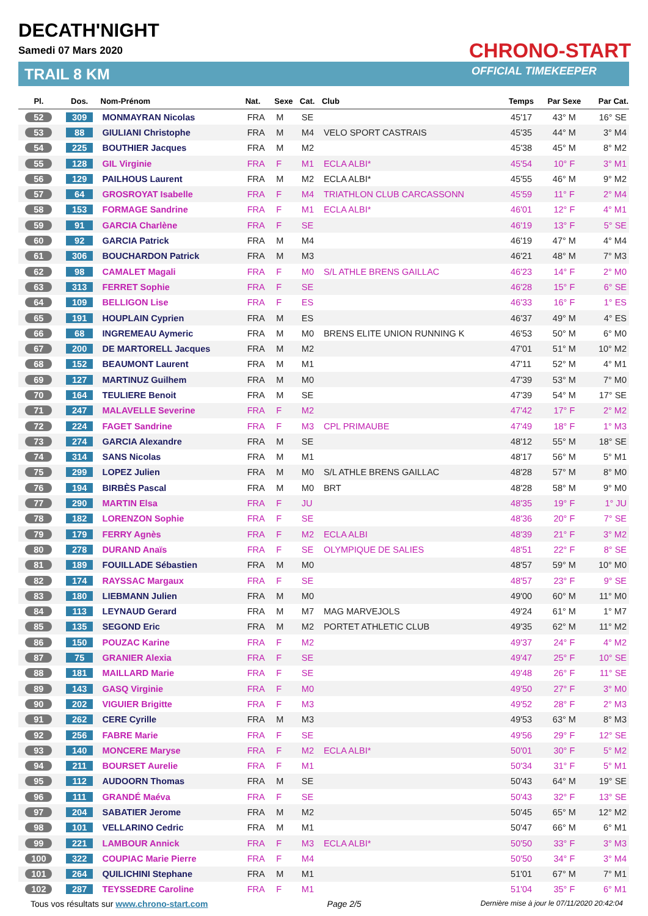DECATH'NIGHT
Samedi 07 Mars 2020
TRAIL 8 KM
CHRONO-START
OFFICIAL TIMEKEEPER
| Pl. | Dos. | Nom-Prénom | Nat. | Sexe | Cat. | Club | Temps | Par Sexe | Par Cat. |
| --- | --- | --- | --- | --- | --- | --- | --- | --- | --- |
| 52 | 309 | MONMAYRAN Nicolas | FRA | M | SE | | 45'17 | 43° M | 16° SE |
| 53 | 88 | GIULIANI Christophe | FRA | M | M4 | VELO SPORT CASTRAIS | 45'35 | 44° M | 3° M4 |
| 54 | 225 | BOUTHIER Jacques | FRA | M | M2 | | 45'38 | 45° M | 8° M2 |
| 55 | 128 | GIL Virginie | FRA | F | M1 | ECLA ALBI* | 45'54 | 10° F | 3° M1 |
| 56 | 129 | PAILHOUS Laurent | FRA | M | M2 | ECLA ALBI* | 45'55 | 46° M | 9° M2 |
| 57 | 64 | GROSROYAT Isabelle | FRA | F | M4 | TRIATHLON CLUB CARCASSONN | 45'59 | 11° F | 2° M4 |
| 58 | 153 | FORMAGE Sandrine | FRA | F | M1 | ECLA ALBI* | 46'01 | 12° F | 4° M1 |
| 59 | 91 | GARCIA Charlène | FRA | F | SE | | 46'19 | 13° F | 5° SE |
| 60 | 92 | GARCIA Patrick | FRA | M | M4 | | 46'19 | 47° M | 4° M4 |
| 61 | 306 | BOUCHARDON Patrick | FRA | M | M3 | | 46'21 | 48° M | 7° M3 |
| 62 | 98 | CAMALET Magali | FRA | F | M0 | S/L ATHLE BRENS GAILLAC | 46'23 | 14° F | 2° M0 |
| 63 | 313 | FERRET Sophie | FRA | F | SE | | 46'28 | 15° F | 6° SE |
| 64 | 109 | BELLIGON Lise | FRA | F | ES | | 46'33 | 16° F | 1° ES |
| 65 | 191 | HOUPLAIN Cyprien | FRA | M | ES | | 46'37 | 49° M | 4° ES |
| 66 | 68 | INGREMEAU Aymeric | FRA | M | M0 | BRENS ELITE UNION RUNNING K | 46'53 | 50° M | 6° M0 |
| 67 | 200 | DE MARTORELL Jacques | FRA | M | M2 | | 47'01 | 51° M | 10° M2 |
| 68 | 152 | BEAUMONT Laurent | FRA | M | M1 | | 47'11 | 52° M | 4° M1 |
| 69 | 127 | MARTINUZ Guilhem | FRA | M | M0 | | 47'39 | 53° M | 7° M0 |
| 70 | 164 | TEULIERE Benoit | FRA | M | SE | | 47'39 | 54° M | 17° SE |
| 71 | 247 | MALAVELLE Severine | FRA | F | M2 | | 47'42 | 17° F | 2° M2 |
| 72 | 224 | FAGET Sandrine | FRA | F | M3 | CPL PRIMAUBE | 47'49 | 18° F | 1° M3 |
| 73 | 274 | GARCIA Alexandre | FRA | M | SE | | 48'12 | 55° M | 18° SE |
| 74 | 314 | SANS Nicolas | FRA | M | M1 | | 48'17 | 56° M | 5° M1 |
| 75 | 299 | LOPEZ Julien | FRA | M | M0 | S/L ATHLE BRENS GAILLAC | 48'28 | 57° M | 8° M0 |
| 76 | 194 | BIRBÈS Pascal | FRA | M | M0 | BRT | 48'28 | 58° M | 9° M0 |
| 77 | 290 | MARTIN Elsa | FRA | F | JU | | 48'35 | 19° F | 1° JU |
| 78 | 182 | LORENZON Sophie | FRA | F | SE | | 48'36 | 20° F | 7° SE |
| 79 | 179 | FERRY Agnès | FRA | F | M2 | ECLA ALBI | 48'39 | 21° F | 3° M2 |
| 80 | 278 | DURAND Anaïs | FRA | F | SE | OLYMPIQUE DE SALIES | 48'51 | 22° F | 8° SE |
| 81 | 189 | FOUILLADE Sébastien | FRA | M | M0 | | 48'57 | 59° M | 10° M0 |
| 82 | 174 | RAYSSAC Margaux | FRA | F | SE | | 48'57 | 23° F | 9° SE |
| 83 | 180 | LIEBMANN Julien | FRA | M | M0 | | 49'00 | 60° M | 11° M0 |
| 84 | 113 | LEYNAUD Gerard | FRA | M | M7 | MAG MARVEJOLS | 49'24 | 61° M | 1° M7 |
| 85 | 135 | SEGOND Eric | FRA | M | M2 | PORTET ATHLETIC CLUB | 49'35 | 62° M | 11° M2 |
| 86 | 150 | POUZAC Karine | FRA | F | M2 | | 49'37 | 24° F | 4° M2 |
| 87 | 75 | GRANIER Alexia | FRA | F | SE | | 49'47 | 25° F | 10° SE |
| 88 | 181 | MAILLARD Marie | FRA | F | SE | | 49'48 | 26° F | 11° SE |
| 89 | 143 | GASQ Virginie | FRA | F | M0 | | 49'50 | 27° F | 3° M0 |
| 90 | 202 | VIGUIER Brigitte | FRA | F | M3 | | 49'52 | 28° F | 2° M3 |
| 91 | 262 | CERE Cyrille | FRA | M | M3 | | 49'53 | 63° M | 8° M3 |
| 92 | 256 | FABRE Marie | FRA | F | SE | | 49'56 | 29° F | 12° SE |
| 93 | 140 | MONCERE Maryse | FRA | F | M2 | ECLA ALBI* | 50'01 | 30° F | 5° M2 |
| 94 | 211 | BOURSET Aurelie | FRA | F | M1 | | 50'34 | 31° F | 5° M1 |
| 95 | 112 | AUDOORN Thomas | FRA | M | SE | | 50'43 | 64° M | 19° SE |
| 96 | 111 | GRANDÉ Maéva | FRA | F | SE | | 50'43 | 32° F | 13° SE |
| 97 | 204 | SABATIER Jerome | FRA | M | M2 | | 50'45 | 65° M | 12° M2 |
| 98 | 101 | VELLARINO Cedric | FRA | M | M1 | | 50'47 | 66° M | 6° M1 |
| 99 | 221 | LAMBOUR Annick | FRA | F | M3 | ECLA ALBI* | 50'50 | 33° F | 3° M3 |
| 100 | 322 | COUPIAC Marie Pierre | FRA | F | M4 | | 50'50 | 34° F | 3° M4 |
| 101 | 264 | QUILICHINI Stephane | FRA | M | M1 | | 51'01 | 67° M | 7° M1 |
| 102 | 287 | TEYSSEDRE Caroline | FRA | F | M1 | | 51'04 | 35° F | 6° M1 |
Tous vos résultats sur www.chrono-start.com Page 2/5 Dernière mise à jour le 07/11/2020 20:42:04